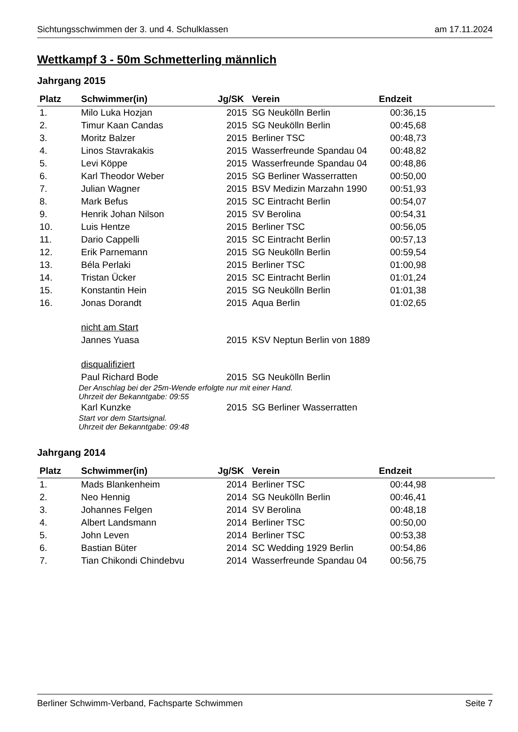Sichtungsschwimmen der 3. und 4. Schulklassen am 17.11.2024
Wettkampf 3 - 50m Schmetterling männlich
Jahrgang 2015
| Platz | Schwimmer(in) | Jg/SK | Verein | Endzeit |
| --- | --- | --- | --- | --- |
| 1. | Milo Luka Hozjan | 2015 | SG Neukölln Berlin | 00:36,15 |
| 2. | Timur Kaan Candas | 2015 | SG Neukölln Berlin | 00:45,68 |
| 3. | Moritz Balzer | 2015 | Berliner TSC | 00:48,73 |
| 4. | Linos Stavrakakis | 2015 | Wasserfreunde Spandau 04 | 00:48,82 |
| 5. | Levi Köppe | 2015 | Wasserfreunde Spandau 04 | 00:48,86 |
| 6. | Karl Theodor Weber | 2015 | SG Berliner Wasserratten | 00:50,00 |
| 7. | Julian Wagner | 2015 | BSV Medizin Marzahn 1990 | 00:51,93 |
| 8. | Mark Befus | 2015 | SC Eintracht Berlin | 00:54,07 |
| 9. | Henrik Johan Nilson | 2015 | SV Berolina | 00:54,31 |
| 10. | Luis Hentze | 2015 | Berliner TSC | 00:56,05 |
| 11. | Dario Cappelli | 2015 | SC Eintracht Berlin | 00:57,13 |
| 12. | Erik Parnemann | 2015 | SG Neukölln Berlin | 00:59,54 |
| 13. | Béla Perlaki | 2015 | Berliner TSC | 01:00,98 |
| 14. | Tristan Ücker | 2015 | SC Eintracht Berlin | 01:01,24 |
| 15. | Konstantin Hein | 2015 | SG Neukölln Berlin | 01:01,38 |
| 16. | Jonas Dorandt | 2015 | Aqua Berlin | 01:02,65 |
| | nicht am Start | | | |
| | Jannes Yuasa | 2015 | KSV Neptun Berlin von 1889 | |
| | disqualifiziert | | | |
| | Paul Richard Bode | 2015 | SG Neukölln Berlin | |
| | Der Anschlag bei der 25m-Wende erfolgte nur mit einer Hand. Uhrzeit der Bekanntgabe: 09:55 | | | |
| | Karl Kunzke | 2015 | SG Berliner Wasserratten | |
| | Start vor dem Startsignal. Uhrzeit der Bekanntgabe: 09:48 | | | |
Jahrgang 2014
| Platz | Schwimmer(in) | Jg/SK | Verein | Endzeit |
| --- | --- | --- | --- | --- |
| 1. | Mads Blankenheim | 2014 | Berliner TSC | 00:44,98 |
| 2. | Neo Hennig | 2014 | SG Neukölln Berlin | 00:46,41 |
| 3. | Johannes Felgen | 2014 | SV Berolina | 00:48,18 |
| 4. | Albert Landsmann | 2014 | Berliner TSC | 00:50,00 |
| 5. | John Leven | 2014 | Berliner TSC | 00:53,38 |
| 6. | Bastian Büter | 2014 | SC Wedding 1929 Berlin | 00:54,86 |
| 7. | Tian Chikondi Chindebvu | 2014 | Wasserfreunde Spandau 04 | 00:56,75 |
Berliner Schwimm-Verband, Fachsparte Schwimmen Seite 7